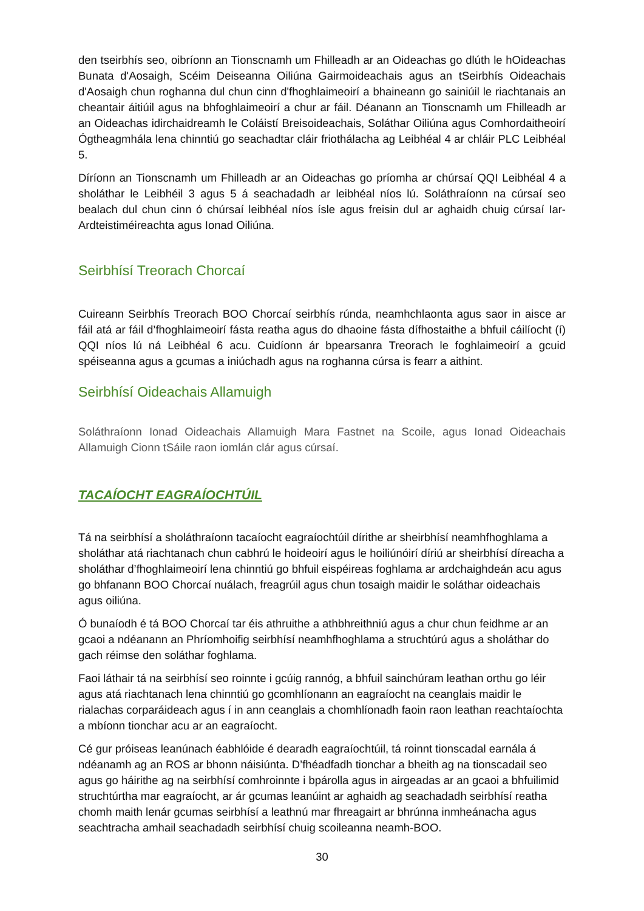den tseirbhís seo, oibríonn an Tionscnamh um Fhilleadh ar an Oideachas go dlúth le hOideachas Bunata d'Aosaigh, Scéim Deiseanna Oiliúna Gairmoideachais agus an tSeirbhís Oideachais d'Aosaigh chun roghanna dul chun cinn d'fhoghlaimeoirí a bhaineann go sainiúil le riachtanais an cheantair áitiúil agus na bhfoghlaimeoirí a chur ar fáil. Déanann an Tionscnamh um Fhilleadh ar an Oideachas idirchaidreamh le Coláistí Breisoideachais, Soláthar Oiliúna agus Comhordaitheoirí Ógtheagmhála lena chinntiú go seachadtar cláir friothálacha ag Leibhéal 4 ar chláir PLC Leibhéal 5.
Díríonn an Tionscnamh um Fhilleadh ar an Oideachas go príomha ar chúrsaí QQI Leibhéal 4 a sholáthar le Leibhéil 3 agus 5 á seachadadh ar leibhéal níos lú. Soláthraíonn na cúrsaí seo bealach dul chun cinn ó chúrsaí leibhéal níos ísle agus freisin dul ar aghaidh chuig cúrsaí Iar-Ardteistiméireachta agus Ionad Oiliúna.
Seirbhísí Treorach Chorcaí
Cuireann Seirbhís Treorach BOO Chorcaí seirbhís rúnda, neamhchlaonta agus saor in aisce ar fáil atá ar fáil d’fhoghlaimeoirí fásta reatha agus do dhaoine fásta dífhostaithe a bhfuil cáilíocht (í) QQI níos lú ná Leibhéal 6 acu. Cuidíonn ár bpearsanra Treorach le foghlaimeoirí a gcuid spéiseanna agus a gcumas a iniúchadh agus na roghanna cúrsa is fearr a aithint.
Seirbhísí Oideachais Allamuigh
Soláthraíonn Ionad Oideachais Allamuigh Mara Fastnet na Scoile, agus Ionad Oideachais Allamuigh Cionn tSáile raon iomlán clár agus cúrsaí.
TACAÍOCHT EAGRAÍOCHTÚIL
Tá na seirbhísí a sholáthraíonn tacaíocht eagraíochtúil dírithe ar sheirbhísí neamhfhoghlama a sholáthar atá riachtanach chun cabhrú le hoideoirí agus le hoiliúnóirí díriú ar sheirbhísí díreacha a sholáthar d’fhoghlaimeoirí lena chinntiú go bhfuil eispéireas foghlama ar ardchaighdeán acu agus go bhfanann BOO Chorcaí nuálach, freagrúil agus chun tosaigh maidir le soláthar oideachais agus oiliúna.
Ó bunaíodh é tá BOO Chorcaí tar éis athruithe a athbhreithniú agus a chur chun feidhme ar an gcaoi a ndéanann an Phríomhoifig seirbhísí neamhfhoghlama a struchtúrú agus a sholáthar do gach réimse den soláthar foghlama.
Faoi láthair tá na seirbhísí seo roinnte i gcúig rannóg, a bhfuil sainchúram leathan orthu go léir agus atá riachtanach lena chinntiú go gcomhlíonann an eagraíocht na ceanglais maidir le rialachas corparáideach agus í in ann ceanglais a chomhlíonadh faoin raon leathan reachtaíochta a mbíonn tionchar acu ar an eagraíocht.
Cé gur próiseas leanúnach éabhlóide é dearadh eagraíochtúil, tá roinnt tionscadal earnála á ndéanamh ag an ROS ar bhonn náisiúnta. D’fhéadfadh tionchar a bheith ag na tionscadail seo agus go háirithe ag na seirbhísí comhroinnte i bpárolla agus in airgeadas ar an gcaoi a bhfuilimid struchtúrtha mar eagraíocht, ar ár gcumas leanúint ar aghaidh ag seachadadh seirbhísí reatha chomh maith lenár gcumas seirbhísí a leathnú mar fhreagairt ar bhrúnna inmheánacha agus seachtracha amhail seachadadh seirbhísí chuig scoileanna neamh-BOO.
30